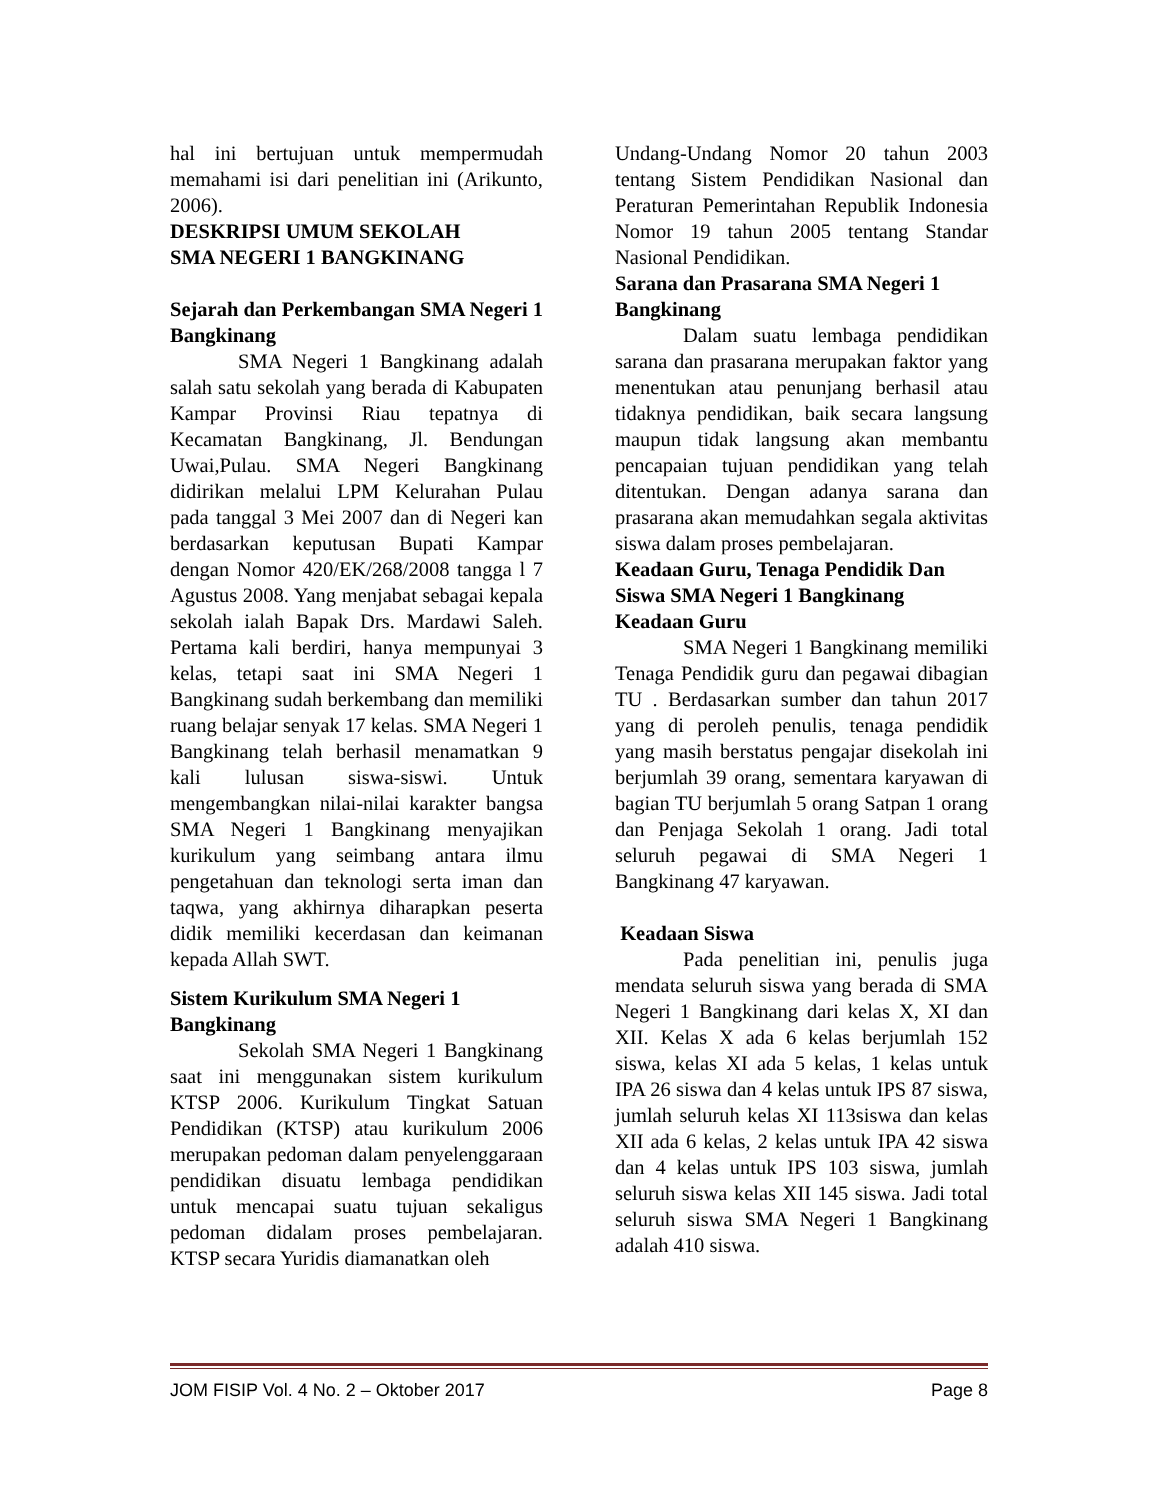hal ini bertujuan untuk mempermudah memahami isi dari penelitian ini (Arikunto, 2006).
DESKRIPSI UMUM SEKOLAH
SMA NEGERI 1 BANGKINANG
Sejarah dan Perkembangan SMA Negeri 1 Bangkinang
SMA Negeri 1 Bangkinang adalah salah satu sekolah yang berada di Kabupaten Kampar Provinsi Riau tepatnya di Kecamatan Bangkinang, Jl. Bendungan Uwai,Pulau. SMA Negeri Bangkinang didirikan melalui LPM Kelurahan Pulau pada tanggal 3 Mei 2007 dan di Negeri kan berdasarkan keputusan Bupati Kampar dengan Nomor 420/EK/268/2008 tangga l 7 Agustus 2008. Yang menjabat sebagai kepala sekolah ialah Bapak Drs. Mardawi Saleh. Pertama kali berdiri, hanya mempunyai 3 kelas, tetapi saat ini SMA Negeri 1 Bangkinang sudah berkembang dan memiliki ruang belajar senyak 17 kelas. SMA Negeri 1 Bangkinang telah berhasil menamatkan 9 kali lulusan siswa-siswi. Untuk mengembangkan nilai-nilai karakter bangsa SMA Negeri 1 Bangkinang menyajikan kurikulum yang seimbang antara ilmu pengetahuan dan teknologi serta iman dan taqwa, yang akhirnya diharapkan peserta didik memiliki kecerdasan dan keimanan kepada Allah SWT.
Sistem Kurikulum SMA Negeri 1 Bangkinang
Sekolah SMA Negeri 1 Bangkinang saat ini menggunakan sistem kurikulum KTSP 2006. Kurikulum Tingkat Satuan Pendidikan (KTSP) atau kurikulum 2006 merupakan pedoman dalam penyelenggaraan pendidikan disuatu lembaga pendidikan untuk mencapai suatu tujuan sekaligus pedoman didalam proses pembelajaran. KTSP secara Yuridis diamanatkan oleh
Undang-Undang Nomor 20 tahun 2003 tentang Sistem Pendidikan Nasional dan Peraturan Pemerintahan Republik Indonesia Nomor 19 tahun 2005 tentang Standar Nasional Pendidikan.
Sarana dan Prasarana SMA Negeri 1 Bangkinang
Dalam suatu lembaga pendidikan sarana dan prasarana merupakan faktor yang menentukan atau penunjang berhasil atau tidaknya pendidikan, baik secara langsung maupun tidak langsung akan membantu pencapaian tujuan pendidikan yang telah ditentukan. Dengan adanya sarana dan prasarana akan memudahkan segala aktivitas siswa dalam proses pembelajaran.
Keadaan Guru, Tenaga Pendidik Dan Siswa SMA Negeri 1 Bangkinang
Keadaan Guru
SMA Negeri 1 Bangkinang memiliki Tenaga Pendidik guru dan pegawai dibagian TU . Berdasarkan sumber dan tahun 2017 yang di peroleh penulis, tenaga pendidik yang masih berstatus pengajar disekolah ini berjumlah 39 orang, sementara karyawan di bagian TU berjumlah 5 orang Satpan 1 orang dan Penjaga Sekolah 1 orang. Jadi total seluruh pegawai di SMA Negeri 1 Bangkinang 47 karyawan.
Keadaan Siswa
Pada penelitian ini, penulis juga mendata seluruh siswa yang berada di SMA Negeri 1 Bangkinang dari kelas X, XI dan XII. Kelas X ada 6 kelas berjumlah 152 siswa, kelas XI ada 5 kelas, 1 kelas untuk IPA 26 siswa dan 4 kelas untuk IPS 87 siswa, jumlah seluruh kelas XI 113siswa dan kelas XII ada 6 kelas, 2 kelas untuk IPA 42 siswa dan 4 kelas untuk IPS 103 siswa, jumlah seluruh siswa kelas XII 145 siswa. Jadi total seluruh siswa SMA Negeri 1 Bangkinang adalah 410 siswa.
JOM FISIP Vol. 4 No. 2 – Oktober 2017 Page 8